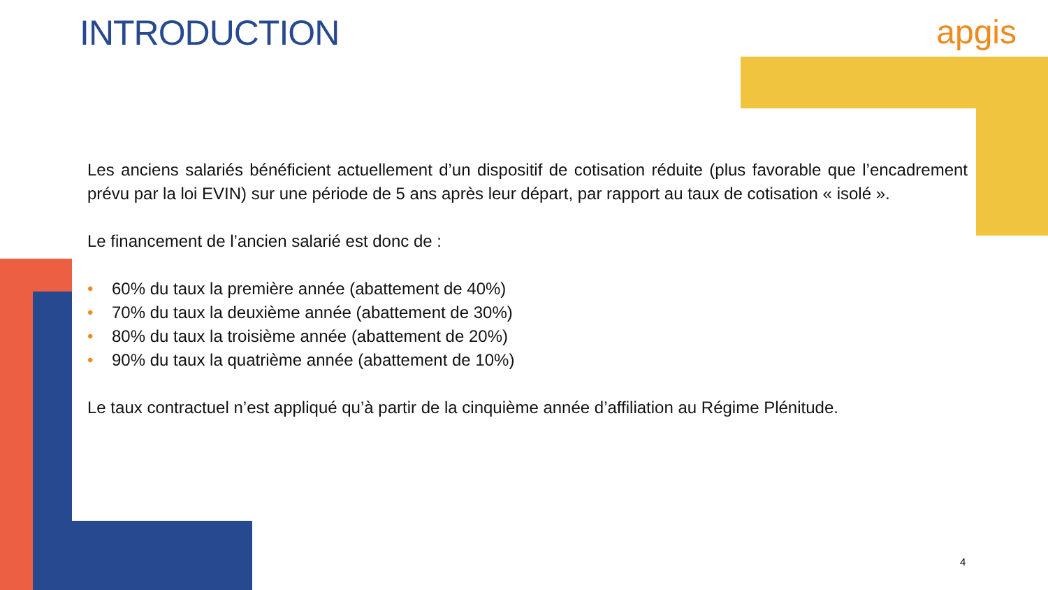INTRODUCTION apgis
Les anciens salariés bénéficient actuellement d’un dispositif de cotisation réduite (plus favorable que l’encadrement prévu par la loi EVIN) sur une période de 5 ans après leur départ, par rapport au taux de cotisation « isolé ».
Le financement de l’ancien salarié est donc de :
• 60% du taux la première année (abattement de 40%)
• 70% du taux la deuxième année (abattement de 30%)
• 80% du taux la troisième année (abattement de 20%)
• 90% du taux la quatrième année (abattement de 10%)
Le taux contractuel n’est appliqué qu’à partir de la cinquième année d’affiliation au Régime Plénitude.
4